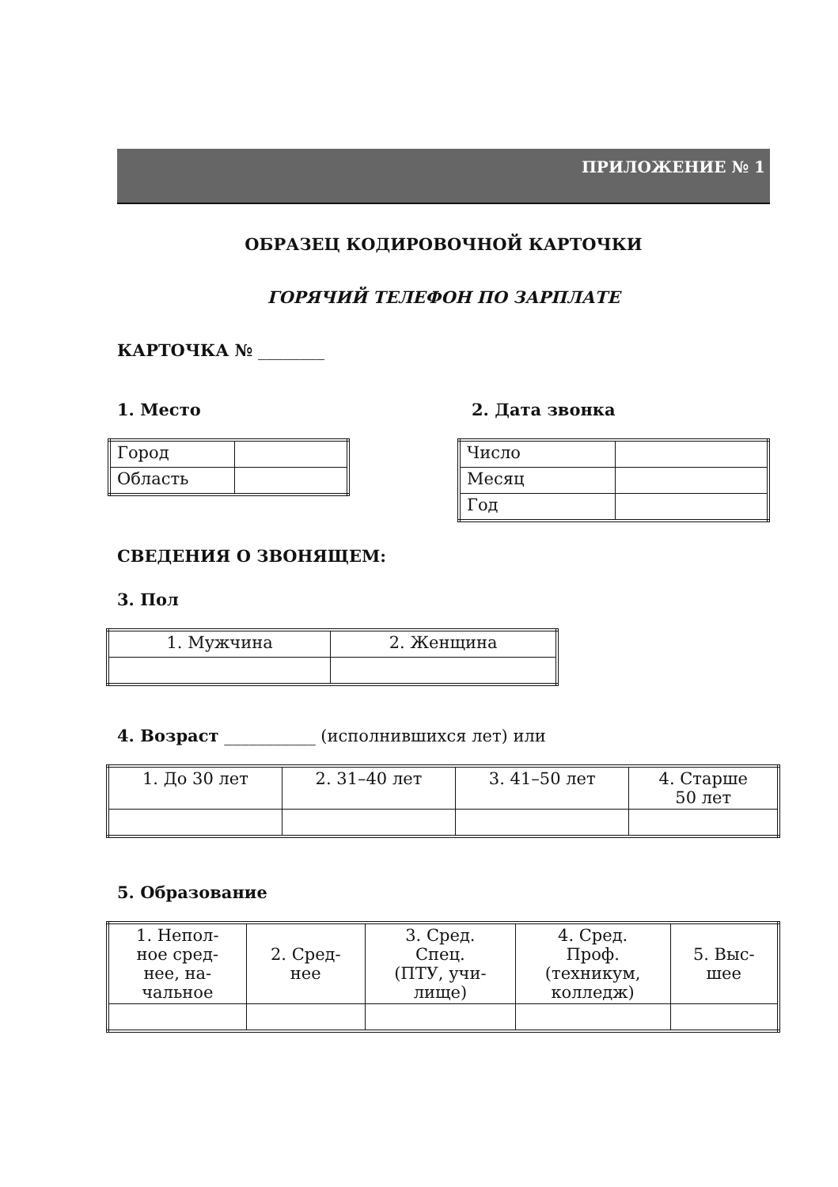ПРИЛОЖЕНИЕ № 1
ОБРАЗЕЦ КОДИРОВОЧНОЙ КАРТОЧКИ
ГОРЯЧИЙ ТЕЛЕФОН ПО ЗАРПЛАТЕ
КАРТОЧКА № ________
1. Место
| Город | |
| Область | |
2. Дата звонка
| Число | |
| Месяц | |
| Год | |
СВЕДЕНИЯ О ЗВОНЯЩЕМ:
3. Пол
| 1. Мужчина | 2. Женщина |
4. Возраст ___________ (исполнившихся лет) или
| 1. До 30 лет | 2. 31–40 лет | 3. 41–50 лет | 4. Старше 50 лет |
5. Образование
| 1. Непол- ное сред- нее, на- чальное | 2. Сред- нее | 3. Сред. Спец. (ПТУ, учи- лище) | 4. Сред. Проф. (техникум, колледж) | 5. Выс- шее |